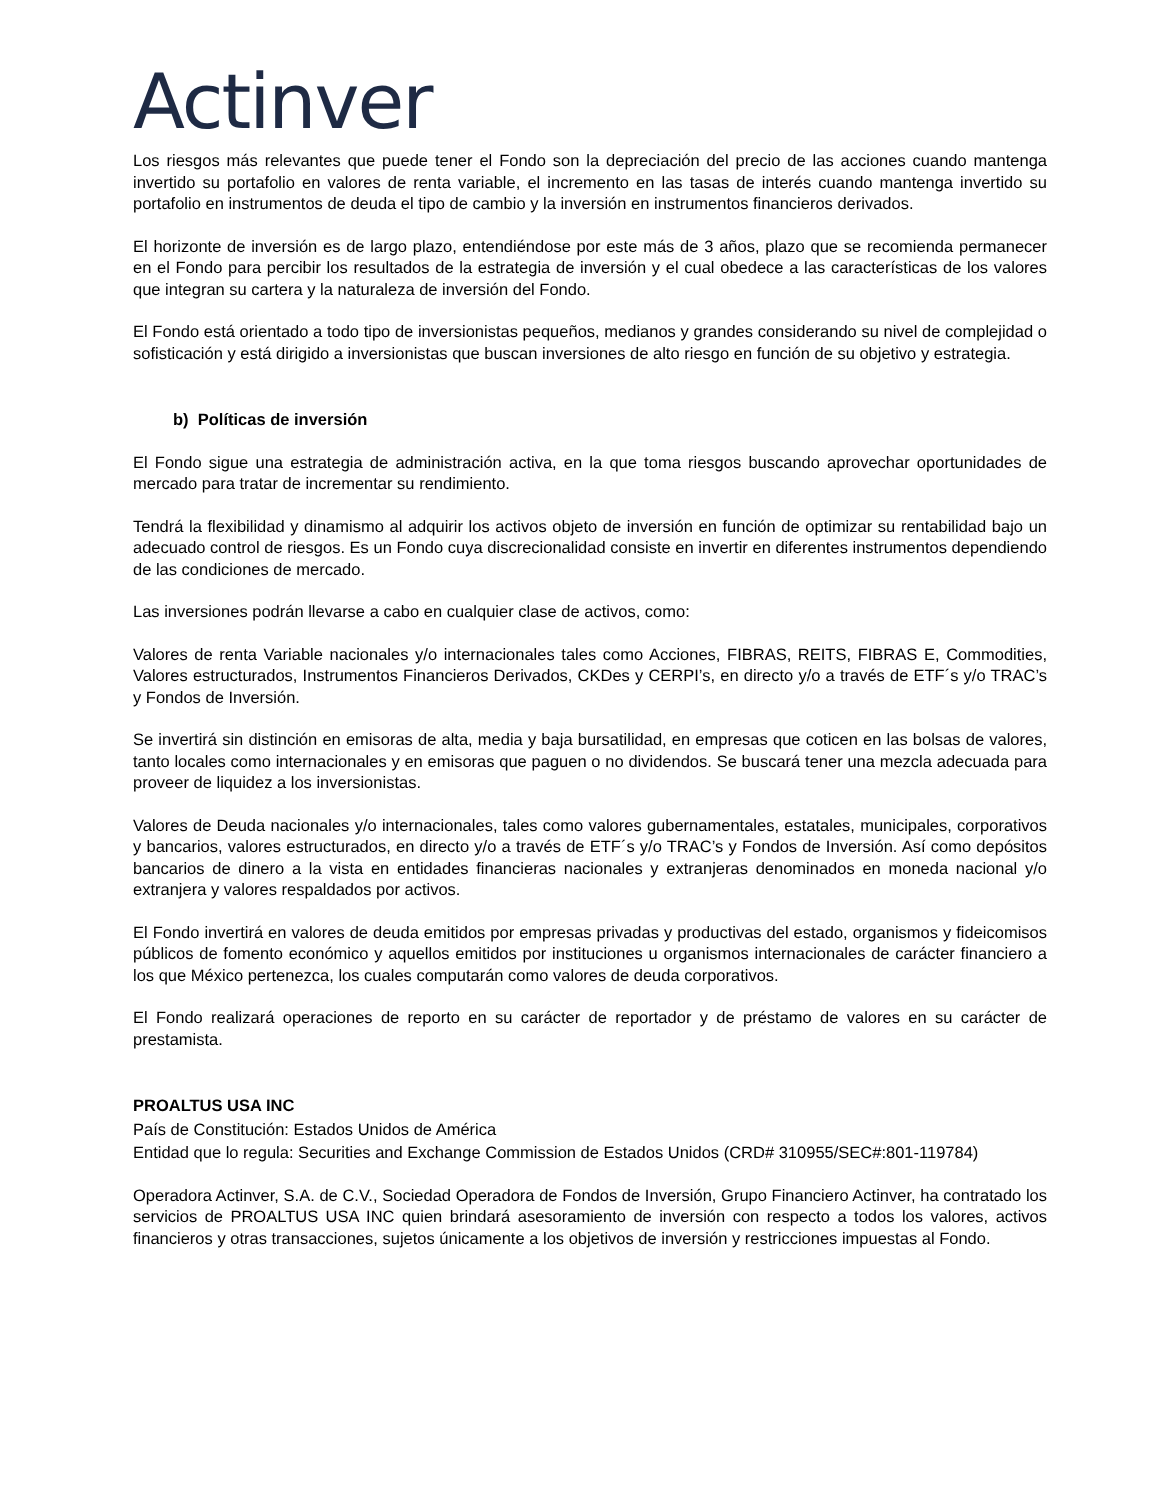Actinver
Los riesgos más relevantes que puede tener el Fondo son la depreciación del precio de las acciones cuando mantenga invertido su portafolio en valores de renta variable, el incremento en las tasas de interés cuando mantenga invertido su portafolio en instrumentos de deuda el tipo de cambio y la inversión en instrumentos financieros derivados.
El horizonte de inversión es de largo plazo, entendiéndose por este más de 3 años, plazo que se recomienda permanecer en el Fondo para percibir los resultados de la estrategia de inversión y el cual obedece a las características de los valores que integran su cartera y la naturaleza de inversión del Fondo.
El Fondo está orientado a todo tipo de inversionistas pequeños, medianos y grandes considerando su nivel de complejidad o sofisticación y está dirigido a inversionistas que buscan inversiones de alto riesgo en función de su objetivo y estrategia.
b) Políticas de inversión
El Fondo sigue una estrategia de administración activa, en la que toma riesgos buscando aprovechar oportunidades de mercado para tratar de incrementar su rendimiento.
Tendrá la flexibilidad y dinamismo al adquirir los activos objeto de inversión en función de optimizar su rentabilidad bajo un adecuado control de riesgos. Es un Fondo cuya discrecionalidad consiste en invertir en diferentes instrumentos dependiendo de las condiciones de mercado.
Las inversiones podrán llevarse a cabo en cualquier clase de activos, como:
Valores de renta Variable nacionales y/o internacionales tales como Acciones, FIBRAS, REITS, FIBRAS E, Commodities, Valores estructurados, Instrumentos Financieros Derivados, CKDes y CERPI’s, en directo y/o a través de ETF´s y/o TRAC’s y Fondos de Inversión.
Se invertirá sin distinción en emisoras de alta, media y baja bursatilidad, en empresas que coticen en las bolsas de valores, tanto locales como internacionales y en emisoras que paguen o no dividendos. Se buscará tener una mezcla adecuada para proveer de liquidez a los inversionistas.
Valores de Deuda nacionales y/o internacionales, tales como valores gubernamentales, estatales, municipales, corporativos y bancarios, valores estructurados, en directo y/o a través de ETF´s y/o TRAC’s y Fondos de Inversión. Así como depósitos bancarios de dinero a la vista en entidades financieras nacionales y extranjeras denominados en moneda nacional y/o extranjera y valores respaldados por activos.
El Fondo invertirá en valores de deuda emitidos por empresas privadas y productivas del estado, organismos y fideicomisos públicos de fomento económico y aquellos emitidos por instituciones u organismos internacionales de carácter financiero a los que México pertenezca, los cuales computarán como valores de deuda corporativos.
El Fondo realizará operaciones de reporto en su carácter de reportador y de préstamo de valores en su carácter de prestamista.
PROALTUS USA INC
País de Constitución: Estados Unidos de América
Entidad que lo regula: Securities and Exchange Commission de Estados Unidos (CRD# 310955/SEC#:801-119784)
Operadora Actinver, S.A. de C.V., Sociedad Operadora de Fondos de Inversión, Grupo Financiero Actinver, ha contratado los servicios de PROALTUS USA INC quien brindará asesoramiento de inversión con respecto a todos los valores, activos financieros y otras transacciones, sujetos únicamente a los objetivos de inversión y restricciones impuestas al Fondo.